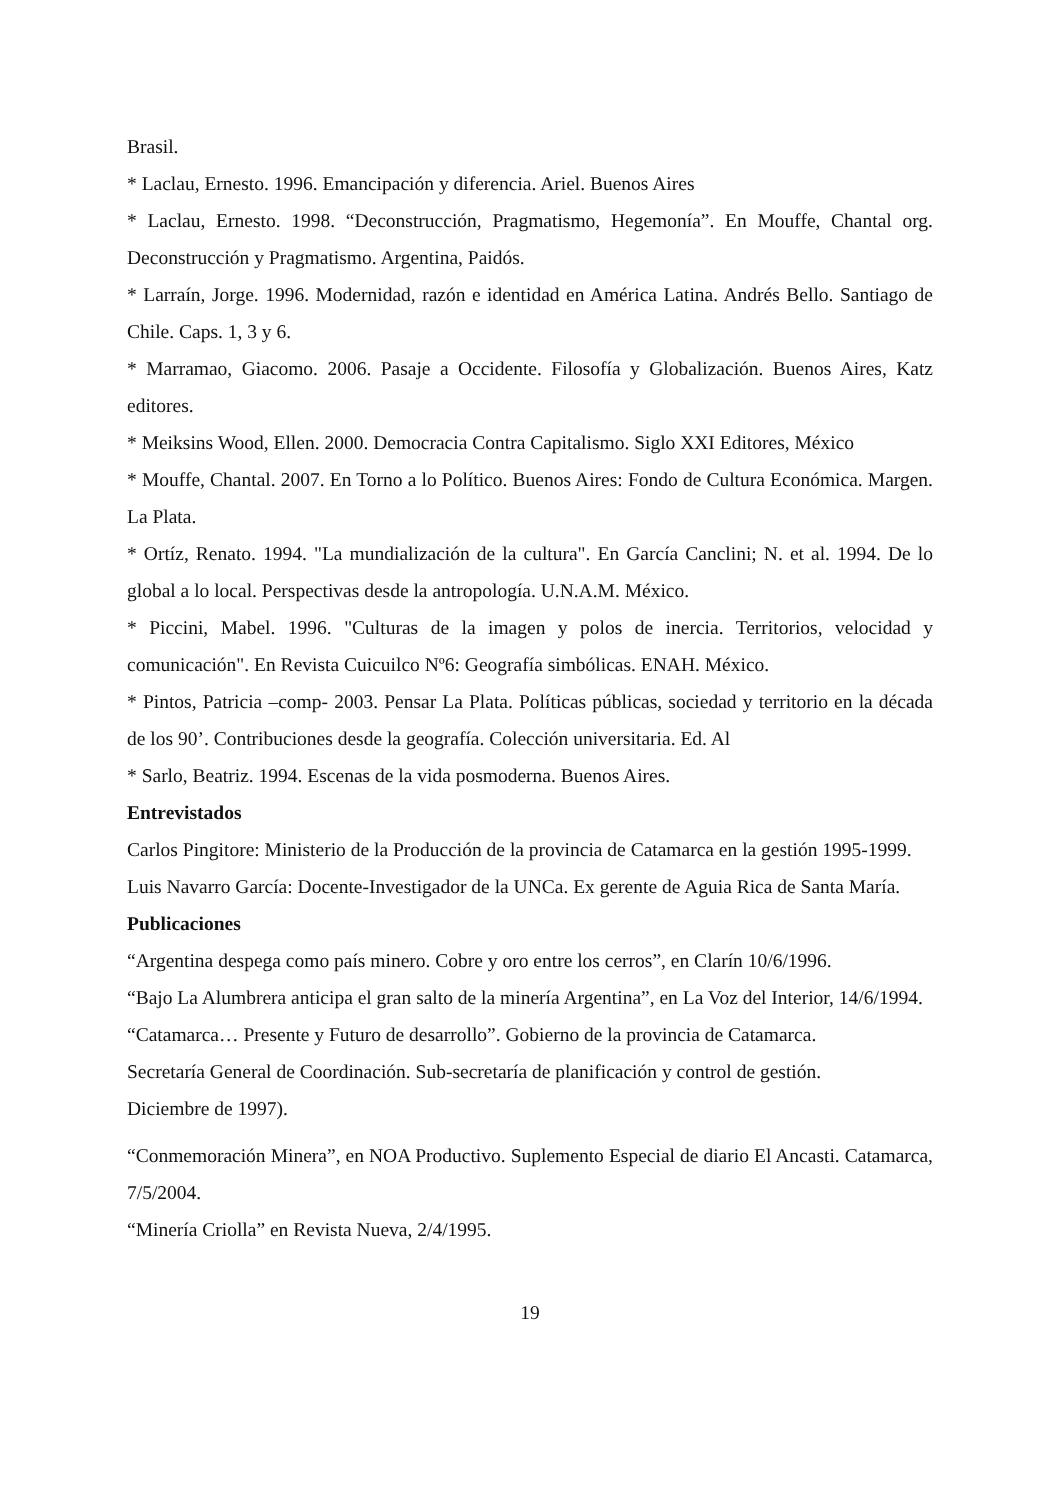Brasil.
* Laclau, Ernesto. 1996. Emancipación y diferencia. Ariel. Buenos Aires
* Laclau, Ernesto. 1998. “Deconstrucción, Pragmatismo, Hegemonía”. En Mouffe, Chantal org. Deconstrucción y Pragmatismo. Argentina, Paidós.
* Larraín, Jorge. 1996. Modernidad, razón e identidad en América Latina. Andrés Bello. Santiago de Chile. Caps. 1, 3 y 6.
* Marramao, Giacomo. 2006. Pasaje a Occidente. Filosofía y Globalización. Buenos Aires, Katz editores.
* Meiksins Wood, Ellen. 2000. Democracia Contra Capitalismo. Siglo XXI Editores, México
* Mouffe, Chantal. 2007. En Torno a lo Político. Buenos Aires: Fondo de Cultura Económica. Margen. La Plata.
* Ortíz, Renato. 1994. "La mundialización de la cultura". En García Canclini; N. et al. 1994. De lo global a lo local. Perspectivas desde la antropología. U.N.A.M. México.
* Piccini, Mabel. 1996. "Culturas de la imagen y polos de inercia. Territorios, velocidad y comunicación". En Revista Cuicuilco Nº6: Geografía simbólicas. ENAH. México.
* Pintos, Patricia –comp- 2003. Pensar La Plata. Políticas públicas, sociedad y territorio en la década de los 90’. Contribuciones desde la geografía. Colección universitaria. Ed. Al
* Sarlo, Beatriz. 1994. Escenas de la vida posmoderna. Buenos Aires.
Entrevistados
Carlos Pingitore: Ministerio de la Producción de la provincia de Catamarca en la gestión 1995-1999.
Luis Navarro García: Docente-Investigador de la UNCa. Ex gerente de Aguia Rica de Santa María.
Publicaciones
“Argentina despega como país minero. Cobre y oro entre los cerros”, en Clarín 10/6/1996.
“Bajo La Alumbrera anticipa el gran salto de la minería Argentina”, en La Voz del Interior, 14/6/1994.
“Catamarca… Presente y Futuro de desarrollo”. Gobierno de la provincia de Catamarca.
Secretaría General de Coordinación. Sub-secretaría de planificación y control de gestión.
Diciembre de 1997).
“Conmemoración Minera”, en NOA Productivo. Suplemento Especial de diario El Ancasti. Catamarca, 7/5/2004.
“Minería Criolla” en Revista Nueva, 2/4/1995.
19